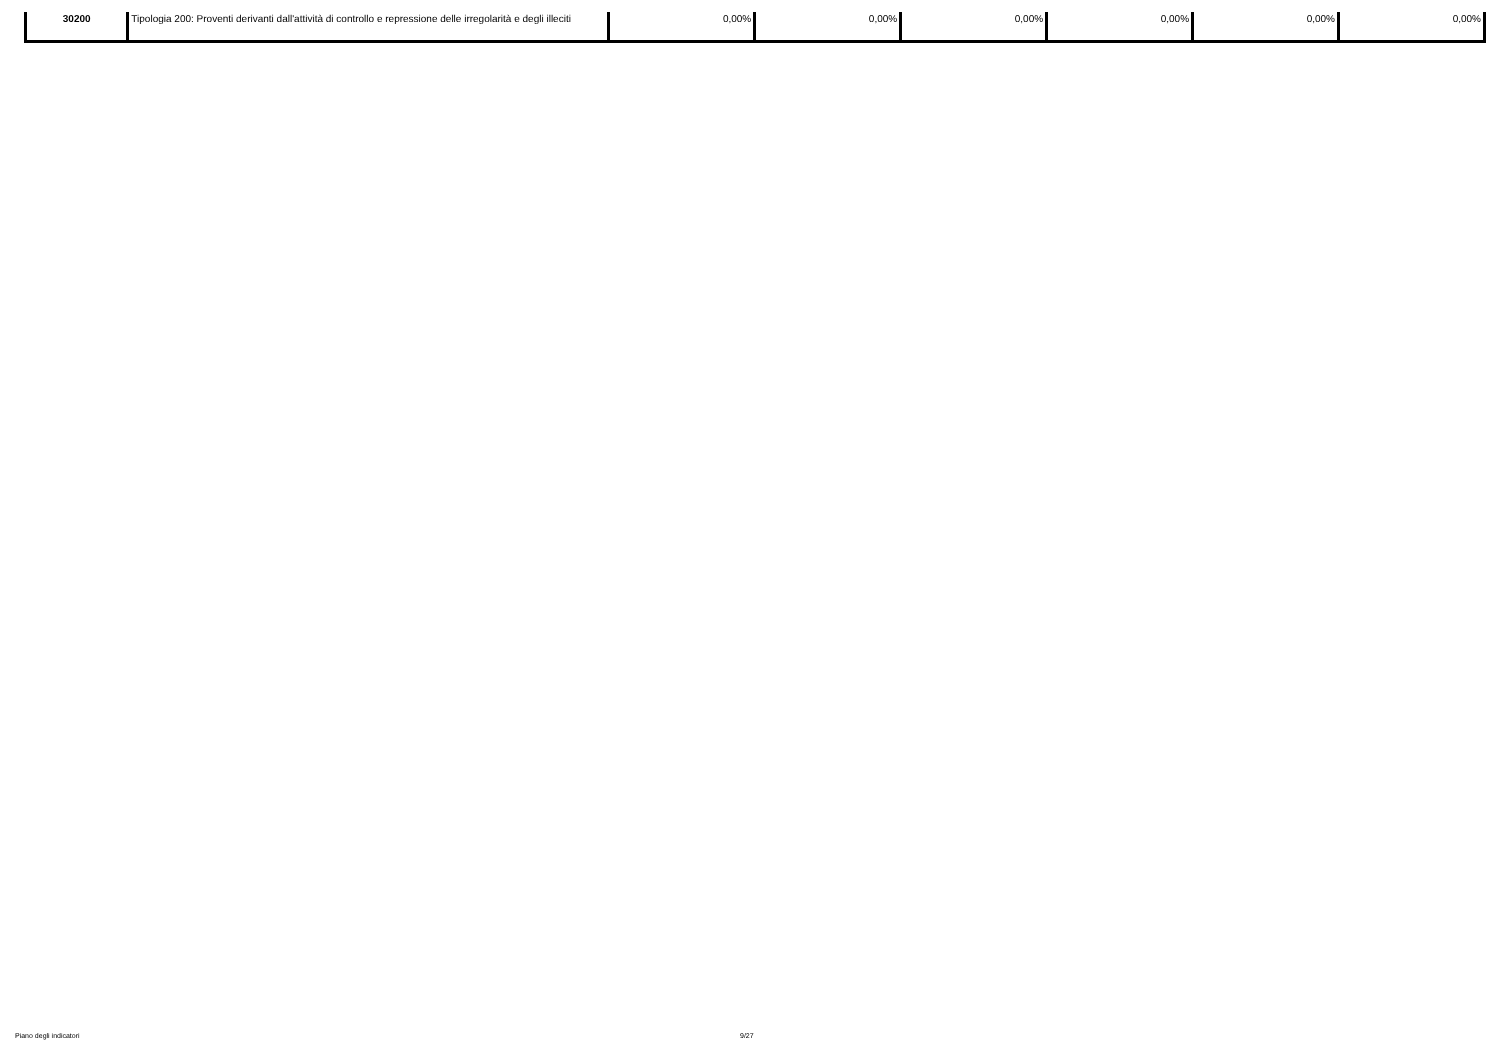| 30200 | Tipologia 200: Proventi derivanti dall'attività di controllo e repressione delle irregolarità e degli illeciti | 0,00% | 0,00% | 0,00% | 0,00% | 0,00% | 0,00% |
Piano degli indicatori 9/27